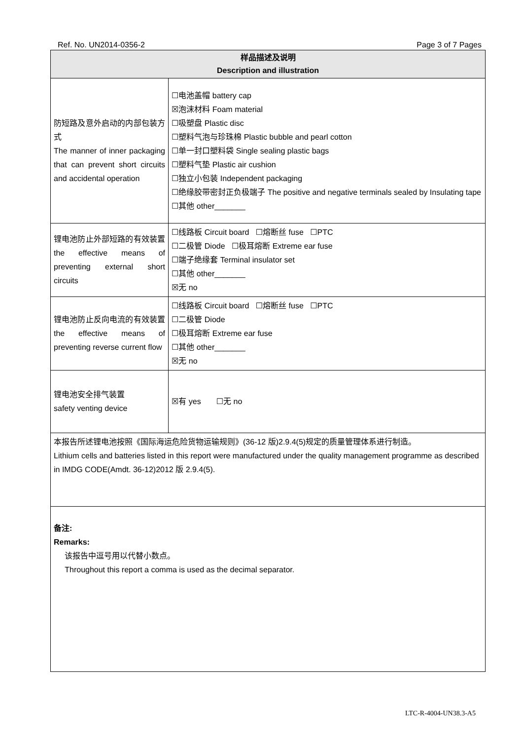Ref. No. UN2014-0356-2 Page 3 of 7 Pages
| 样品描述及说明 Description and illustration | |
| --- | --- |
| 防短路及意外启动的内部包装方式 The manner of inner packaging that can prevent short circuits and accidental operation | ☐电池盖帽 battery cap ☒泡沫材料 Foam material ☐吸塑盘 Plastic disc ☐塑料气泡与珍珠棉 Plastic bubble and pearl cotton ☐单一封口塑料袋 Single sealing plastic bags ☐塑料气垫 Plastic air cushion ☐独立小包装 Independent packaging ☐绝缘胶带密封正负极端子 The positive and negative terminals sealed by Insulating tape ☐其他 other_______ |
| 锂电池防止外部短路的有效装置 the effective means of preventing external short circuits | ☐线路板 Circuit board ☐熔断丝 fuse ☐PTC ☐二极管 Diode ☐极耳熔断 Extreme ear fuse ☐端子绝缘套 Terminal insulator set ☐其他 other_______ ☒无 no |
| 锂电池防止反向电流的有效装置 the effective means of preventing reverse current flow | ☐线路板 Circuit board ☐熔断丝 fuse ☐PTC ☐二极管 Diode ☐极耳熔断 Extreme ear fuse ☐其他 other_______ ☒无 no |
| 锂电池安全排气装置 safety venting device | ☒有 yes ☐无 no |
| 本报告所述锂电池按照《国际海运危险货物运输规则》(36-12 版)2.9.4(5)规定的质量管理体系进行制造。 Lithium cells and batteries listed in this report were manufactured under the quality management programme as described in IMDG CODE(Amdt. 36-12)2012 版 2.9.4(5). | |
| 备注: Remarks: 该报告中逗号用以代替小数点。 Throughout this report a comma is used as the decimal separator. | |
LTC-R-4004-UN38.3-A5